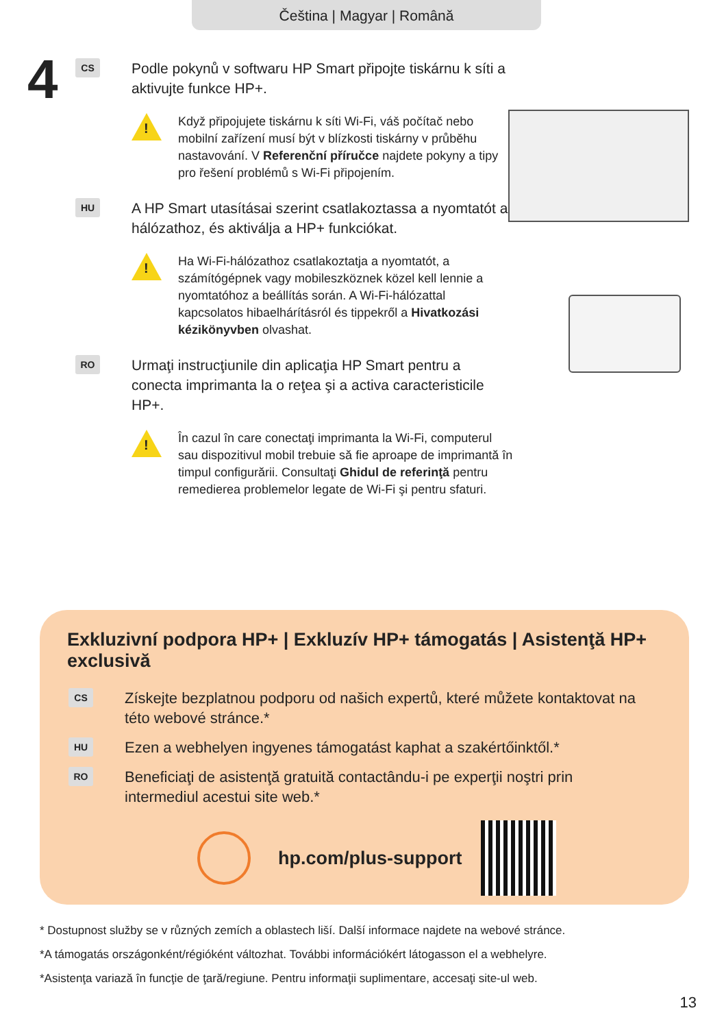Čeština | Magyar | Română
4
CS
Podle pokynů v softwaru HP Smart připojte tiskárnu k síti a aktivujte funkce HP+.
!
Když připojujete tiskárnu k síti Wi-Fi, váš počítač nebo mobilní zařízení musí být v blízkosti tiskárny v průběhu nastavování. V Referenční příručce najdete pokyny a tipy pro řešení problémů s Wi-Fi připojením.
HU
A HP Smart utasításai szerint csatlakoztassa a nyomtatót a hálózathoz, és aktiválja a HP+ funkciókat.
!
Ha Wi-Fi-hálózathoz csatlakoztatja a nyomtatót, a számítógépnek vagy mobileszköznek közel kell lennie a nyomtatóhoz a beállítás során. A Wi-Fi-hálózattal kapcsolatos hibaelhárításról és tippekről a Hivatkozási kézikönyvben olvashat.
RO
Urmaţi instrucţiunile din aplicaţia HP Smart pentru a conecta imprimanta la o reţea şi a activa caracteristicile HP+.
!
În cazul în care conectaţi imprimanta la Wi-Fi, computerul sau dispozitivul mobil trebuie să fie aproape de imprimantă în timpul configurării. Consultaţi Ghidul de referinţă pentru remedierea problemelor legate de Wi-Fi şi pentru sfaturi.
Exkluzivní podpora HP+ | Exkluzív HP+ támogatás | Asistenţă HP+ exclusivă
CS
Získejte bezplatnou podporu od našich expertů, které můžete kontaktovat na této webové stránce.*
HU
Ezen a webhelyen ingyenes támogatást kaphat a szakértőinktől.*
RO
Beneficiaţi de asistenţă gratuită contactându-i pe experţii noştri prin intermediul acestui site web.*
hp.com/plus-support
* Dostupnost služby se v různých zemích a oblastech liší. Další informace najdete na webové stránce.
*A támogatás országonként/régióként változhat. További információkért látogasson el a webhelyre.
*Asistenţa variază în funcţie de ţară/regiune. Pentru informaţii suplimentare, accesaţi site-ul web.
13